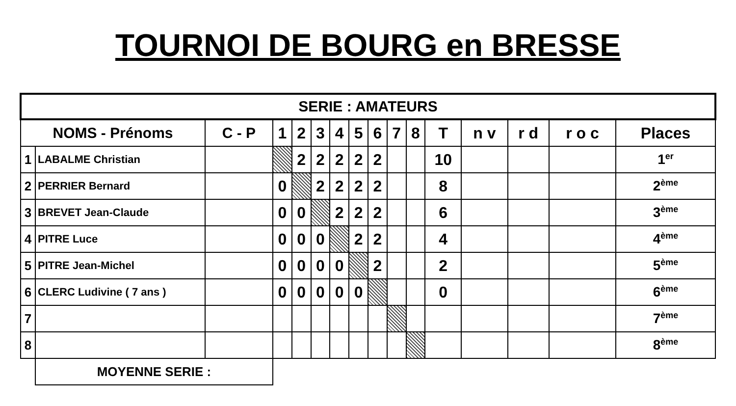TOURNOI DE BOURG en BRESSE
| SERIE : AMATEURS | | | | | | | | | | | | | | | |
| --- | --- | --- | --- | --- | --- | --- | --- | --- | --- | --- | --- | --- | --- | --- | --- |
| NOMS - Prénoms | | C - P | 1 | 2 | 3 | 4 | 5 | 6 | 7 | 8 | T | n v | r d | r o c | Places |
| 1 | LABALME Christian | | | 2 | 2 | 2 | 2 | 2 | | | 10 | | | | 1<sup>er</sup> |
| 2 | PERRIER Bernard | | 0 | | 2 | 2 | 2 | 2 | | | 8 | | | | 2<sup>ème</sup> |
| 3 | BREVET Jean-Claude | | 0 | 0 | | 2 | 2 | 2 | | | 6 | | | | 3<sup>ème</sup> |
| 4 | PITRE Luce | | 0 | 0 | 0 | | 2 | 2 | | | 4 | | | | 4<sup>ème</sup> |
| 5 | PITRE Jean-Michel | | 0 | 0 | 0 | 0 | | 2 | | | 2 | | | | 5<sup>ème</sup> |
| 6 | CLERC Ludivine ( 7 ans ) | | 0 | 0 | 0 | 0 | 0 | | | | 0 | | | | 6<sup>ème</sup> |
| 7 | | | | | | | | | | | | | | | 7<sup>ème</sup> |
| 8 | | | | | | | | | | | | | | | 8<sup>ème</sup> |
| | MOYENNE SERIE : | | | | | | | | | | | | | | |